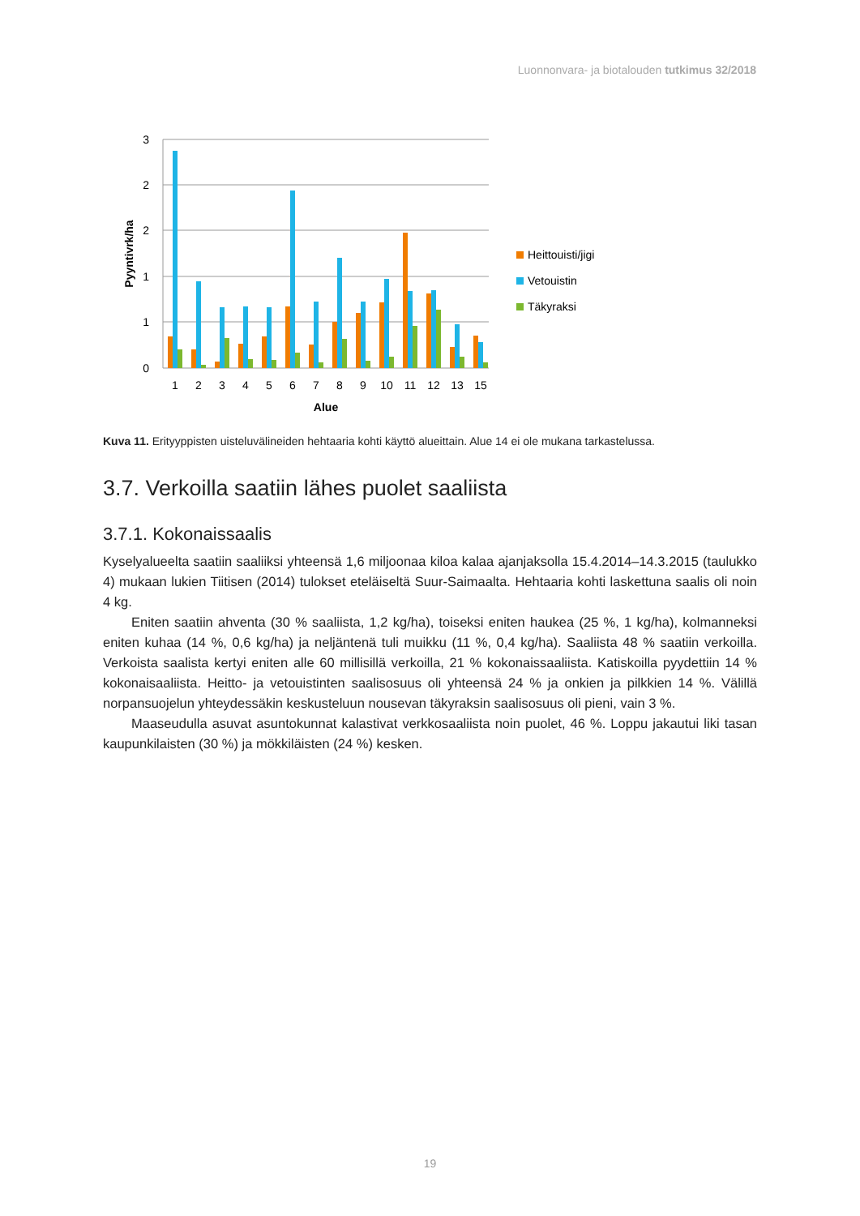Luonnonvara- ja biotalouden tutkimus 32/2018
3
2
2
1
1
0
Pyyntivrk/ha
1
2
3
4
5
6
7
8
9
10
11
12
13
15
Alue
Heittouisti/jigi
Vetouistin
Täkyraksi
Kuva 11. Erityyppisten uisteluvälineiden hehtaaria kohti käyttö alueittain. Alue 14 ei ole mukana tarkastelussa.
3.7. Verkoilla saatiin lähes puolet saaliista
3.7.1. Kokonaissaalis
Kyselyalueelta saatiin saaliiksi yhteensä 1,6 miljoonaa kiloa kalaa ajanjaksolla 15.4.2014–14.3.2015 (taulukko 4) mukaan lukien Tiitisen (2014) tulokset eteläiseltä Suur-Saimaalta. Hehtaaria kohti lasket­tuna saalis oli noin 4 kg.
Eniten saatiin ahventa (30 % saaliista, 1,2 kg/ha), toiseksi eniten haukea (25 %, 1 kg/ha), kol­manneksi eniten kuhaa (14 %, 0,6 kg/ha) ja neljäntenä tuli muikku (11 %, 0,4 kg/ha). Saaliista 48 % saatiin verkoilla. Verkoista saalista kertyi eniten alle 60 millisillä verkoilla, 21 % kokonaissaaliista. Katiskoilla pyydettiin 14 % kokonaisaaliista. Heitto- ja vetouistinten saalisosuus oli yhteensä 24 % ja onkien ja pilkkien 14 %. Välillä norpansuojelun yhteydessäkin keskusteluun nousevan täkyraksin saa­lisosuus oli pieni, vain 3 %.
Maaseudulla asuvat asuntokunnat kalastivat verkkosaaliista noin puolet, 46 %. Loppu jakautui li­ki tasan kaupunkilaisten (30 %) ja mökkiläisten (24 %) kesken.
19